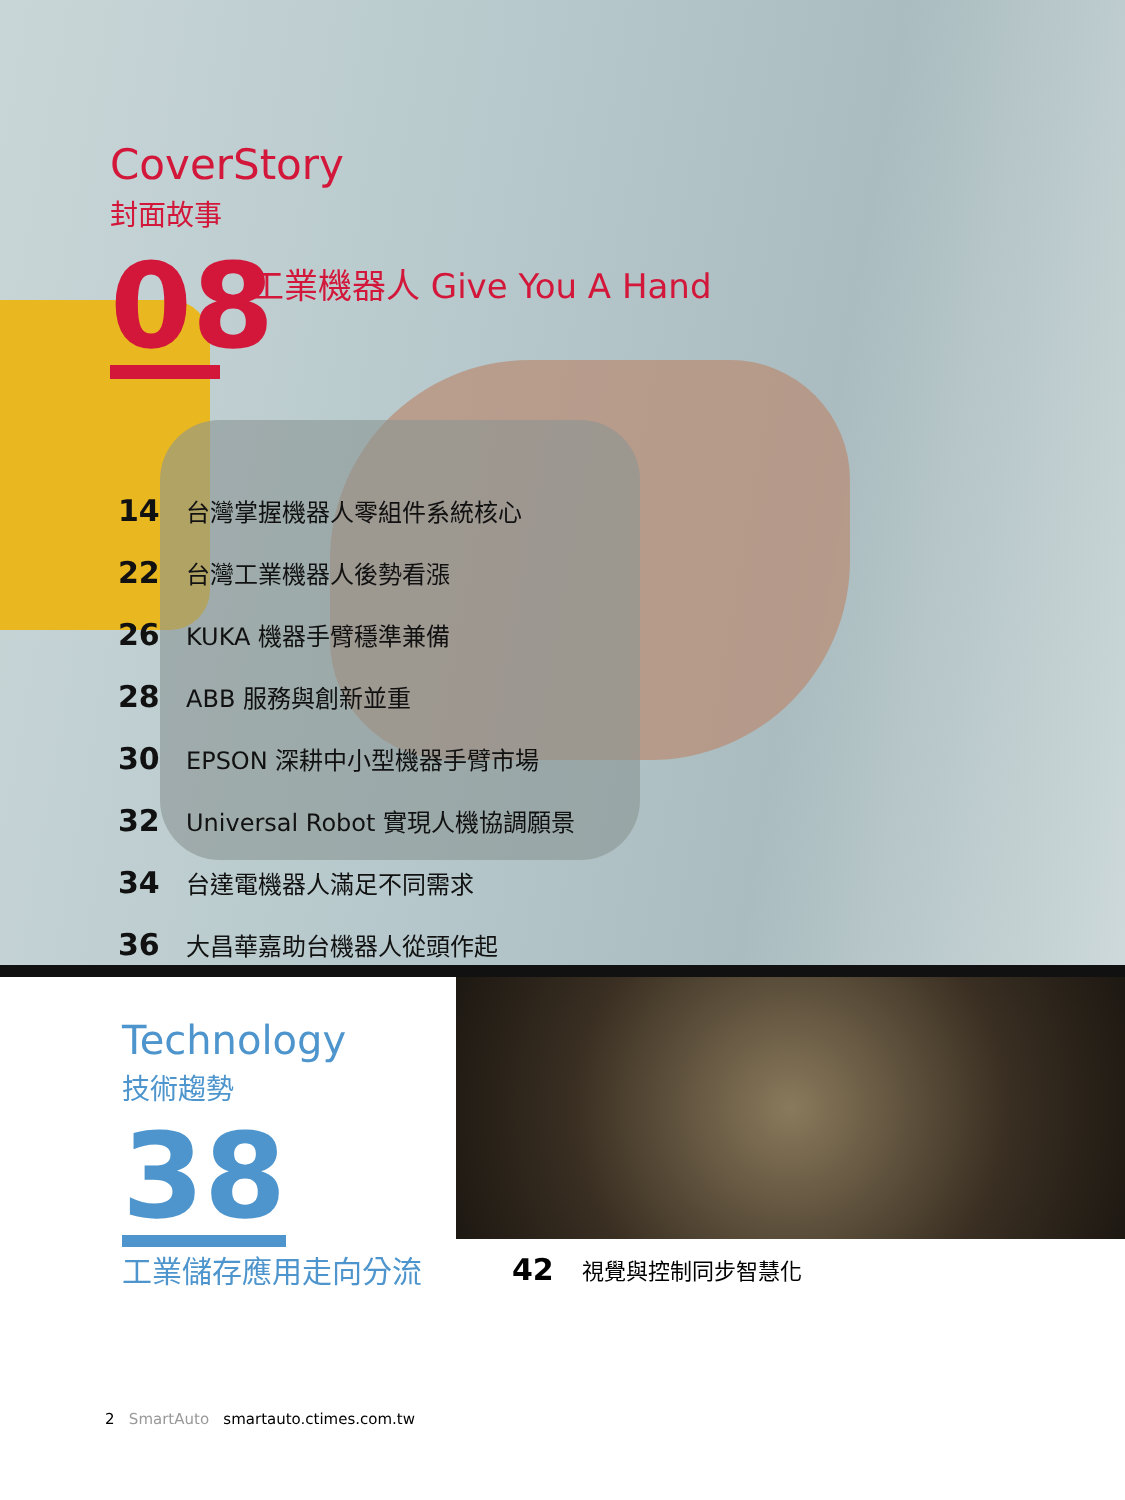CoverStory
封面故事
08 工業機器人 Give You A Hand
14 台灣掌握機器人零組件系統核心
22 台灣工業機器人後勢看漲
26 KUKA 機器手臂穩準兼備
28 ABB 服務與創新並重
30 EPSON 深耕中小型機器手臂市場
32 Universal Robot 實現人機協調願景
34 台達電機器人滿足不同需求
36 大昌華嘉助台機器人從頭作起
Technology
技術趨勢
38
工業儲存應用走向分流 42 視覺與控制同步智慧化
2 SmartAuto smartauto.ctimes.com.tw